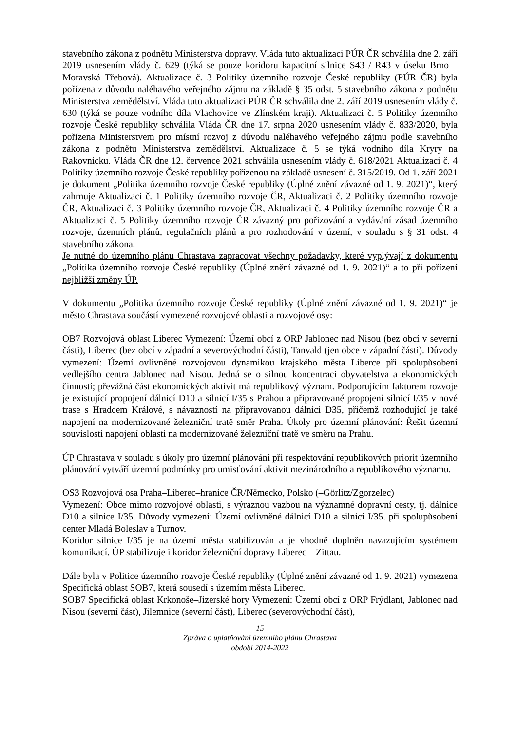stavebního zákona z podnětu Ministerstva dopravy. Vláda tuto aktualizaci PÚR ČR schválila dne 2. září 2019 usnesením vlády č. 629 (týká se pouze koridoru kapacitní silnice S43 / R43 v úseku Brno – Moravská Třebová). Aktualizace č. 3 Politiky územního rozvoje České republiky (PÚR ČR) byla pořízena z důvodu naléhavého veřejného zájmu na základě § 35 odst. 5 stavebního zákona z podnětu Ministerstva zemědělství. Vláda tuto aktualizaci PÚR ČR schválila dne 2. září 2019 usnesením vlády č. 630 (týká se pouze vodního díla Vlachovice ve Zlínském kraji). Aktualizaci č. 5 Politiky územního rozvoje České republiky schválila Vláda ČR dne 17. srpna 2020 usnesením vlády č. 833/2020, byla pořízena Ministerstvem pro místní rozvoj z důvodu naléhavého veřejného zájmu podle stavebního zákona z podnětu Ministerstva zemědělství. Aktualizace č. 5 se týká vodního díla Kryry na Rakovnicku. Vláda ČR dne 12. července 2021 schválila usnesením vlády č. 618/2021 Aktualizaci č. 4 Politiky územního rozvoje České republiky pořízenou na základě usnesení č. 315/2019. Od 1. září 2021 je dokument „Politika územního rozvoje České republiky (Úplné znění závazné od 1. 9. 2021)“, který zahrnuje Aktualizaci č. 1 Politiky územního rozvoje ČR, Aktualizaci č. 2 Politiky územního rozvoje ČR, Aktualizaci č. 3 Politiky územního rozvoje ČR, Aktualizaci č. 4 Politiky územního rozvoje ČR a Aktualizaci č. 5 Politiky územního rozvoje ČR závazný pro pořizování a vydávání zásad územního rozvoje, územních plánů, regulačních plánů a pro rozhodování v území, v souladu s § 31 odst. 4 stavebního zákona.
Je nutné do územního plánu Chrastava zapracovat všechny požadavky, které vyplývají z dokumentu „Politika územního rozvoje České republiky (Úplné znění závazné od 1. 9. 2021)“ a to při pořízení nejbližší změny ÚP.
V dokumentu „Politika územního rozvoje České republiky (Úplné znění závazné od 1. 9. 2021)“ je město Chrastava součástí vymezené rozvojové oblasti a rozvojové osy:
OB7 Rozvojová oblast Liberec Vymezení: Území obcí z ORP Jablonec nad Nisou (bez obcí v severní části), Liberec (bez obcí v západní a severovýchodní části), Tanvald (jen obce v západní části). Důvody vymezení: Území ovlivněné rozvojovou dynamikou krajského města Liberce při spolupůsobení vedlejšího centra Jablonec nad Nisou. Jedná se o silnou koncentraci obyvatelstva a ekonomických činností; převážná část ekonomických aktivit má republikový význam. Podporujícím faktorem rozvoje je existující propojení dálnicí D10 a silnicí I/35 s Prahou a připravované propojení silnicí I/35 v nové trase s Hradcem Králové, s návazností na připravovanou dálnici D35, přičemž rozhodující je také napojení na modernizované železniční tratě směr Praha. Úkoly pro územní plánování: Řešit územní souvislosti napojení oblasti na modernizované železniční tratě ve směru na Prahu.
ÚP Chrastava v souladu s úkoly pro územní plánování při respektování republikových priorit územního plánování vytváří územní podmínky pro umisťování aktivit mezinárodního a republikového významu.
OS3 Rozvojová osa Praha–Liberec–hranice ČR/Německo, Polsko (–Görlitz/Zgorzelec)
Vymezení: Obce mimo rozvojové oblasti, s výraznou vazbou na významné dopravní cesty, tj. dálnice D10 a silnice I/35. Důvody vymezení: Území ovlivněné dálnicí D10 a silnicí I/35. při spolupůsobení center Mladá Boleslav a Turnov.
Koridor silnice I/35 je na území města stabilizován a je vhodně doplněn navazujícím systémem komunikací. ÚP stabilizuje i koridor železniční dopravy Liberec – Zittau.
Dále byla v Politice územního rozvoje České republiky (Úplné znění závazné od 1. 9. 2021) vymezena Specifická oblast SOB7, která sousedí s územím města Liberec.
SOB7 Specifická oblast Krkonoše–Jizerské hory Vymezení: Území obcí z ORP Frýdlant, Jablonec nad Nisou (severní část), Jilemnice (severní část), Liberec (severovýchodní část),
15
Zpráva o uplatňování územního plánu Chrastava
období 2014-2022